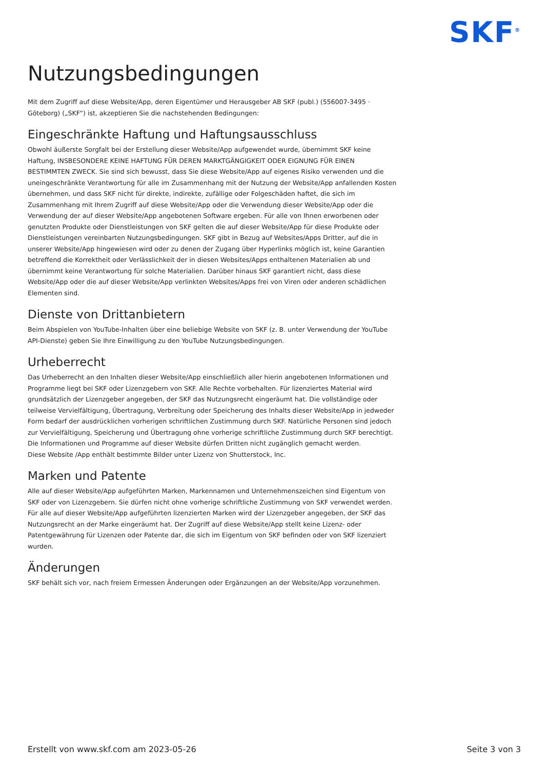SKF<sup>®</sup>
Nutzungsbedingungen
Mit dem Zugriff auf diese Website/App, deren Eigentümer und Herausgeber AB SKF (publ.) (556007-3495 · Göteborg) („SKF“) ist, akzeptieren Sie die nachstehenden Bedingungen:
Eingeschränkte Haftung und Haftungsausschluss
Obwohl äußerste Sorgfalt bei der Erstellung dieser Website/App aufgewendet wurde, übernimmt SKF keine Haftung, INSBESONDERE KEINE HAFTUNG FÜR DEREN MARKTGÄNGIGKEIT ODER EIGNUNG FÜR EINEN BESTIMMTEN ZWECK. Sie sind sich bewusst, dass Sie diese Website/App auf eigenes Risiko verwenden und die uneingeschränkte Verantwortung für alle im Zusammenhang mit der Nutzung der Website/App anfallenden Kosten übernehmen, und dass SKF nicht für direkte, indirekte, zufällige oder Folgeschäden haftet, die sich im Zusammenhang mit Ihrem Zugriff auf diese Website/App oder die Verwendung dieser Website/App oder die Verwendung der auf dieser Website/App angebotenen Software ergeben. Für alle von Ihnen erworbenen oder genutzten Produkte oder Dienstleistungen von SKF gelten die auf dieser Website/App für diese Produkte oder Dienstleistungen vereinbarten Nutzungsbedingungen. SKF gibt in Bezug auf Websites/Apps Dritter, auf die in unserer Website/App hingewiesen wird oder zu denen der Zugang über Hyperlinks möglich ist, keine Garantien betreffend die Korrektheit oder Verlässlichkeit der in diesen Websites/Apps enthaltenen Materialien ab und übernimmt keine Verantwortung für solche Materialien. Darüber hinaus SKF garantiert nicht, dass diese Website/App oder die auf dieser Website/App verlinkten Websites/Apps frei von Viren oder anderen schädlichen Elementen sind.
Dienste von Drittanbietern
Beim Abspielen von YouTube-Inhalten über eine beliebige Website von SKF (z. B. unter Verwendung der YouTube API-Dienste) geben Sie Ihre Einwilligung zu den YouTube Nutzungsbedingungen.
Urheberrecht
Das Urheberrecht an den Inhalten dieser Website/App einschließlich aller hierin angebotenen Informationen und Programme liegt bei SKF oder Lizenzgebern von SKF. Alle Rechte vorbehalten. Für lizenziertes Material wird grundsätzlich der Lizenzgeber angegeben, der SKF das Nutzungsrecht eingeräumt hat. Die vollständige oder teilweise Vervielfältigung, Übertragung, Verbreitung oder Speicherung des Inhalts dieser Website/App in jedweder Form bedarf der ausdrücklichen vorherigen schriftlichen Zustimmung durch SKF. Natürliche Personen sind jedoch zur Vervielfältigung, Speicherung und Übertragung ohne vorherige schriftliche Zustimmung durch SKF berechtigt. Die Informationen und Programme auf dieser Website dürfen Dritten nicht zugänglich gemacht werden.
Diese Website /App enthält bestimmte Bilder unter Lizenz von Shutterstock, Inc.
Marken und Patente
Alle auf dieser Website/App aufgeführten Marken, Markennamen und Unternehmenszeichen sind Eigentum von SKF oder von Lizenzgebern. Sie dürfen nicht ohne vorherige schriftliche Zustimmung von SKF verwendet werden. Für alle auf dieser Website/App aufgeführten lizenzierten Marken wird der Lizenzgeber angegeben, der SKF das Nutzungsrecht an der Marke eingeräumt hat. Der Zugriff auf diese Website/App stellt keine Lizenz- oder Patentgewährung für Lizenzen oder Patente dar, die sich im Eigentum von SKF befinden oder von SKF lizenziert wurden.
Änderungen
SKF behält sich vor, nach freiem Ermessen Änderungen oder Ergänzungen an der Website/App vorzunehmen.
Erstellt von www.skf.com am 2023-05-26 Seite 3 von 3